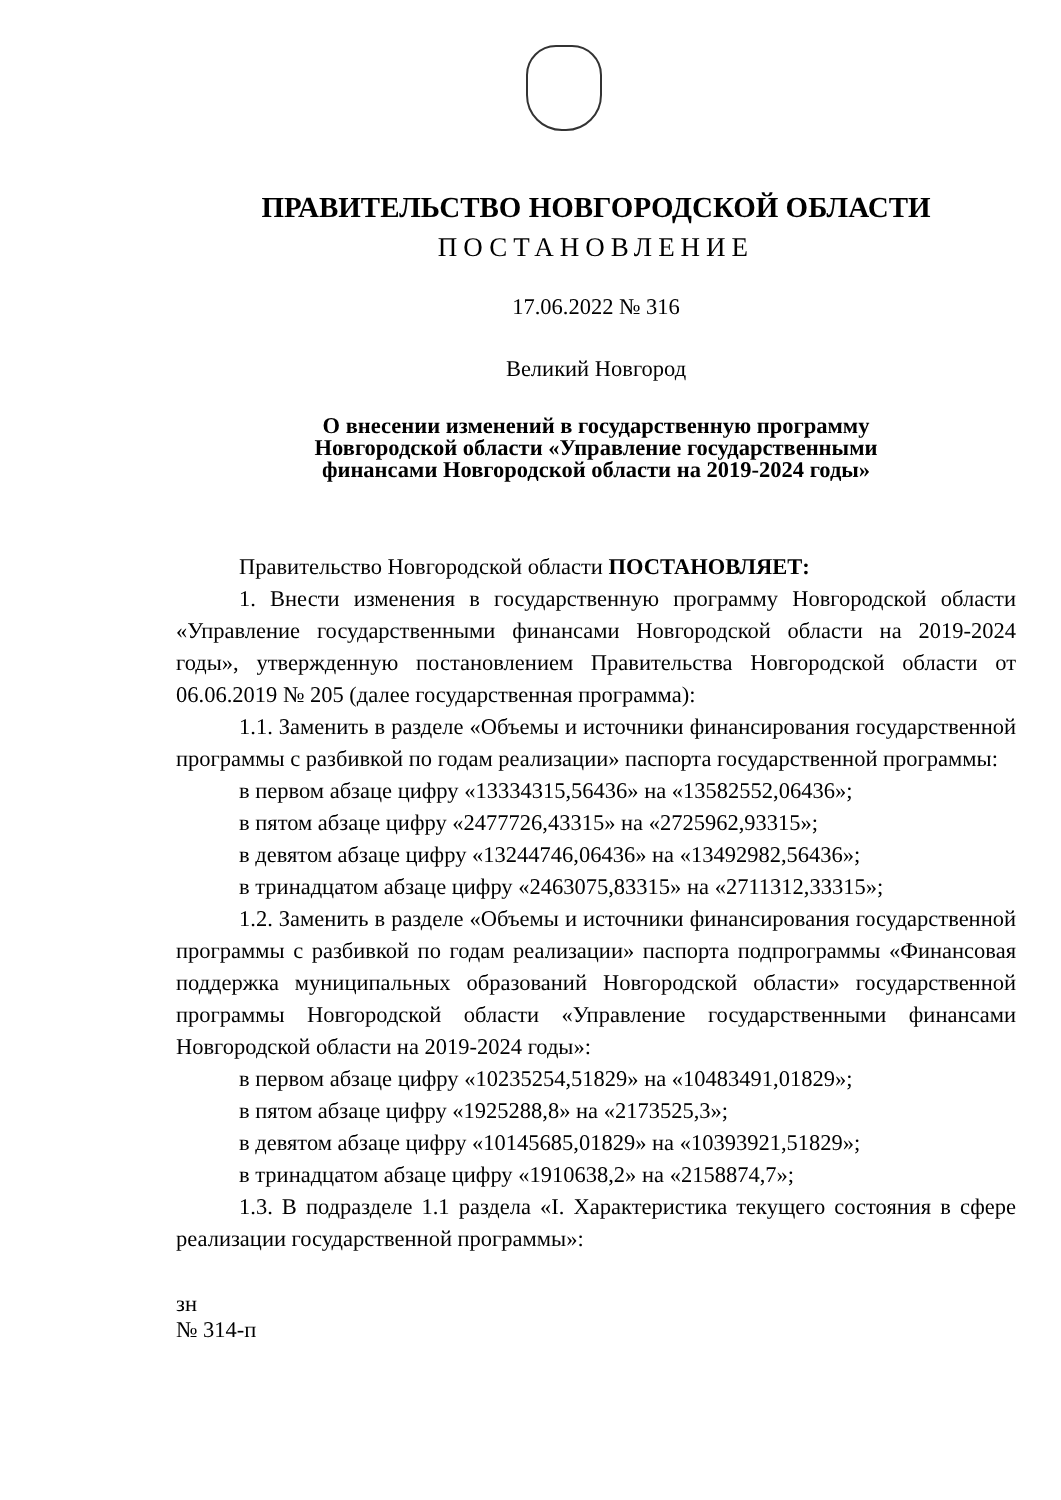ПРАВИТЕЛЬСТВО НОВГОРОДСКОЙ ОБЛАСТИ
ПОСТАНОВЛЕНИЕ
17.06.2022 № 316
Великий Новгород
О внесении изменений в государственную программу
Новгородской области «Управление государственными
финансами Новгородской области на 2019-2024 годы»
Правительство Новгородской области ПОСТАНОВЛЯЕТ:
1. Внести изменения в государственную программу Новгородской области «Управление государственными финансами Новгородской области на 2019-2024 годы», утвержденную постановлением Правительства Новгородской области от 06.06.2019 № 205 (далее государственная программа):
1.1. Заменить в разделе «Объемы и источники финансирования государственной программы с разбивкой по годам реализации» паспорта государственной программы:
в первом абзаце цифру «13334315,56436» на «13582552,06436»;
в пятом абзаце цифру «2477726,43315» на «2725962,93315»;
в девятом абзаце цифру «13244746,06436» на «13492982,56436»;
в тринадцатом абзаце цифру «2463075,83315» на «2711312,33315»;
1.2. Заменить в разделе «Объемы и источники финансирования государственной программы с разбивкой по годам реализации» паспорта подпрограммы «Финансовая поддержка муниципальных образований Новгородской области» государственной программы Новгородской области «Управление государственными финансами Новгородской области на 2019-2024 годы»:
в первом абзаце цифру «10235254,51829» на «10483491,01829»;
в пятом абзаце цифру «1925288,8» на «2173525,3»;
в девятом абзаце цифру «10145685,01829» на «10393921,51829»;
в тринадцатом абзаце цифру «1910638,2» на «2158874,7»;
1.3. В подразделе 1.1 раздела «I. Характеристика текущего состояния в сфере реализации государственной программы»:
зн
№ 314-п